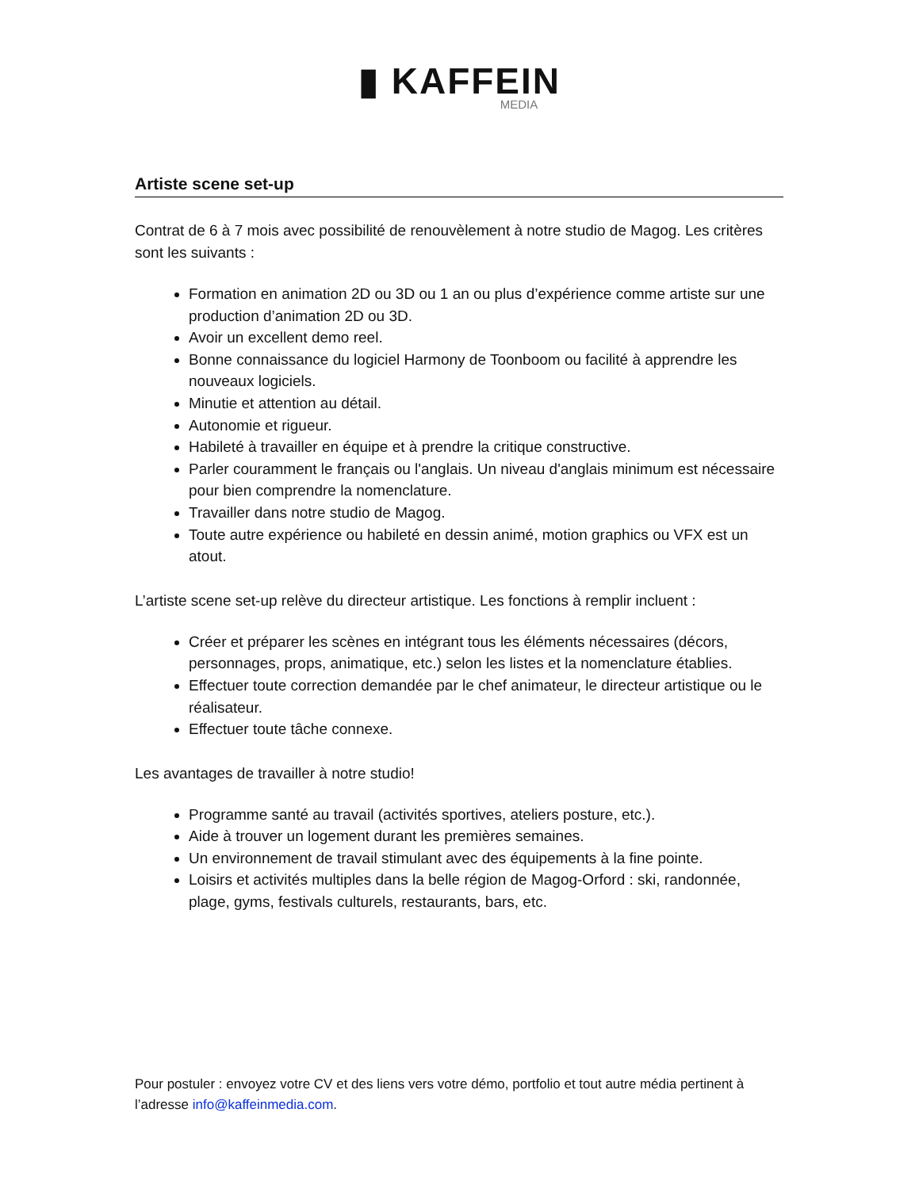▮ KAFFEIN
MEDIA
Artiste scene set-up
Contrat de 6 à 7 mois avec possibilité de renouvèlement à notre studio de Magog. Les critères sont les suivants :
Formation en animation 2D ou 3D ou 1 an ou plus d’expérience comme artiste sur une production d’animation 2D ou 3D.
Avoir un excellent demo reel.
Bonne connaissance du logiciel Harmony de Toonboom ou facilité à apprendre les nouveaux logiciels.
Minutie et attention au détail.
Autonomie et rigueur.
Habileté à travailler en équipe et à prendre la critique constructive.
Parler couramment le français ou l'anglais. Un niveau d'anglais minimum est nécessaire pour bien comprendre la nomenclature.
Travailler dans notre studio de Magog.
Toute autre expérience ou habileté en dessin animé, motion graphics ou VFX est un atout.
L’artiste scene set-up relève du directeur artistique. Les fonctions à remplir incluent :
Créer et préparer les scènes en intégrant tous les éléments nécessaires (décors, personnages, props, animatique, etc.) selon les listes et la nomenclature établies.
Effectuer toute correction demandée par le chef animateur, le directeur artistique ou le réalisateur.
Effectuer toute tâche connexe.
Les avantages de travailler à notre studio!
Programme santé au travail (activités sportives, ateliers posture, etc.).
Aide à trouver un logement durant les premières semaines.
Un environnement de travail stimulant avec des équipements à la fine pointe.
Loisirs et activités multiples dans la belle région de Magog-Orford : ski, randonnée, plage, gyms, festivals culturels, restaurants, bars, etc.
Pour postuler : envoyez votre CV et des liens vers votre démo, portfolio et tout autre média pertinent à l’adresse info@kaffeinmedia.com.